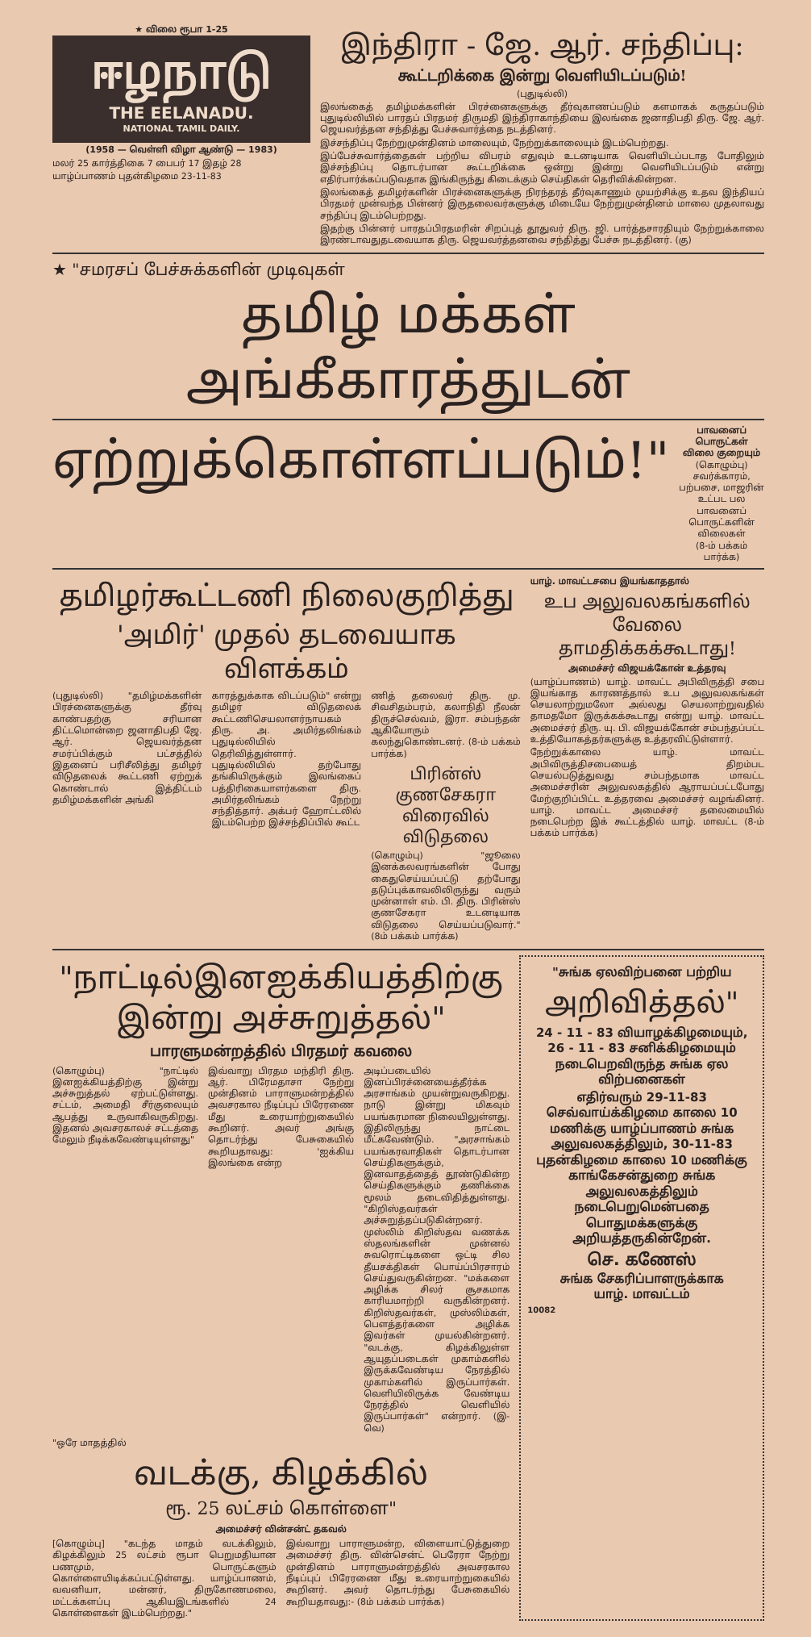★ விலை ரூபா 1-25
ஈழநாடு
THE EELANADU.
NATIONAL TAMIL DAILY.
(1958 — வெள்ளி விழா ஆண்டு — 1983)
மலர் 25 கார்த்திகை 7 பைபர் 17 இதழ் 28
யாழ்ப்பாணம் புதன்கிழமை 23-11-83
இந்திரா - ஜே. ஆர். சந்திப்பு:
கூட்டறிக்கை இன்று வெளியிடப்படும்!
(புதுடில்லி)
இலங்கைத் தமிழ்மக்களின் பிரச்னைகளுக்கு தீர்வுகாணப்படும் களமாகக் கருதப்படும் புதுடில்லியில் பாரதப் பிரதமர் திருமதி இந்திராகாந்தியை இலங்கை ஜனாதிபதி திரு. ஜே. ஆர். ஜெயவர்த்தன சந்தித்து பேச்சுவார்த்தை நடத்தினர்.
இச்சந்திப்பு நேற்றுமுன்தினம் மாலையும், நேற்றுக்காலையும் இடம்பெற்றது.
இப்பேச்சுவார்த்தைகள் பற்றிய விபரம் எதுவும் உடனடியாக வெளியிடப்படாத போதிலும் இச்சந்திப்பு தொடர்பான கூட்டறிக்கை ஒன்று இன்று வெளியிடப்படும் என்று எதிர்பார்க்கப்படுவதாக இங்கிருந்து கிடைக்கும் செய்திகள் தெரிவிக்கின்றன.
இலங்கைத் தமிழர்களின் பிரச்னைகளுக்கு நிரந்தரத் தீர்வுகாணும் முயற்சிக்கு உதவ இந்தியப் பிரதமர் முன்வந்த பின்னர் இருதலைவர்களுக்கு மிடையே நேற்றுமுன்தினம் மாலை முதலாவது சந்திப்பு இடம்பெற்றது.
இதற்கு பின்னர் பாரதப்பிரதமரின் சிறப்புத் தூதுவர் திரு. ஜி. பார்த்தசாரதியும் நேற்றுக்காலை இரண்டாவதுதடவையாக திரு. ஜெயவர்த்தனவை சந்தித்து பேச்சு நடத்தினர். (கு)
★ "சமரசப் பேச்சுக்களின் முடிவுகள்
தமிழ் மக்கள் அங்கீகாரத்துடன்
ஏற்றுக்கொள்ளப்படும்!"
பாவனைப் பொருட்கள் விலை குறையும்
(கொழும்பு)
சவர்க்காரம், பற்பசை, மாஜரின் உட்பட பல பாவனைப் பொருட்களின் விலைகள்
(8-ம் பக்கம் பார்க்க)
தமிழர்கூட்டணி நிலைகுறித்து
'அமிர்' முதல் தடவையாக விளக்கம்
(புதுடில்லி) "தமிழ்மக்களின் பிரச்னைகளுக்கு தீர்வு காண்பதற்கு சரியான திட்டமொன்றை ஜனாதிபதி ஜே. ஆர். ஜெயவர்த்தன சமர்ப்பிக்கும் பட்சத்தில் இதனைப் பரிசீலித்து தமிழர் விடுதலைக் கூட்டணி ஏற்றுக் கொண்டால் இத்திட்டம் தமிழ்மக்களின் அங்கி
காரத்துக்காக விடப்படும்" என்று தமிழர் விடுதலைக் கூட்டணிசெயலாளர்நாயகம் திரு. அ. அமிர்தலிங்கம் புதுடில்லியில் தெரிவித்துள்ளார்.
புதுடில்லியில் தற்போது தங்கியிருக்கும் இலங்கைப் பத்திரிகையாளர்களை திரு. அமிர்தலிங்கம் நேற்று சந்தித்தார். அக்பர் ஹோட்டலில் இடம்பெற்ற இச்சந்திப்பில் கூட்ட
ணித் தலைவர் திரு. மு. சிவசிதம்பரம், கலாநிதி நீலன் திருச்செல்வம், இரா. சம்பந்தன் ஆகியோரும் கலந்துகொண்டனர். (8-ம் பக்கம் பார்க்க)
பிரின்ஸ் குணசேகரா விரைவில் விடுதலை
(கொழும்பு) "ஜூலை இனக்கலவரங்களின் போது கைதுசெய்யப்பட்டு தற்போது தடுப்புக்காவலிலிருந்து வரும் முன்னாள் எம். பி. திரு. பிரின்ஸ் குணசேகரா உடனடியாக விடுதலை செய்யப்படுவார்." (8ம் பக்கம் பார்க்க)
யாழ். மாவட்டசபை இயங்காததால்
உப அலுவலகங்களில் வேலை தாமதிக்கக்கூடாது!
அமைச்சர் விஜயக்கோன் உத்தரவு
(யாழ்ப்பாணம்) யாழ். மாவட்ட அபிவிருத்தி சபை இயங்காத காரணத்தால் உப அலுவலகங்கள் செயலாற்றுமலோ அல்லது செயலாற்றுவதில் தாமதமோ இருக்கக்கூடாது என்று யாழ். மாவட்ட அமைச்சர் திரு. யு. பி. விஜயக்கோன் சம்பந்தப்பட்ட உத்தியோகத்தர்களுக்கு உத்தரவிட்டுள்ளார்.
நேற்றுக்காலை யாழ். மாவட்ட அபிவிருத்திசபையைத் திறம்பட செயல்படுத்துவது சம்பந்தமாக மாவட்ட அமைச்சரின் அலுவலகத்தில் ஆராயப்பட்டபோது மேற்குறிப்பிட்ட உத்தரவை அமைச்சர் வழங்கினர். யாழ். மாவட்ட அமைச்சர் தலைமையில் நடைபெற்ற இக் கூட்டத்தில் யாழ். மாவட்ட (8-ம் பக்கம் பார்க்க)
"நாட்டில்இனஐக்கியத்திற்கு இன்று அச்சுறுத்தல்"
பாரளுமன்றத்தில் பிரதமர் கவலை
(கொழும்பு) "நாட்டில் இனஐக்கியத்திற்கு இன்று அச்சுறுத்தல் ஏற்பட்டுள்ளது. சட்டம், அமைதி சீர்குலையும் ஆபத்து உருவாகிவருகிறது. இதனல் அவசரகாலச் சட்டத்தை மேலும் நீடிக்கவேண்டியுள்ளது"
இவ்வாறு பிரதம மந்திரி திரு. ஆர். பிரேமதாசா நேற்று முன்தினம் பாராளுமன்றத்தில் அவசரகால நீடிப்புப் பிரேரணை மீது உரையாற்றுகையில் கூறினர். அவர் அங்கு தொடர்ந்து பேசுகையில் கூறியதாவது: 'ஐக்கிய இலங்கை என்ற
அடிப்படையில் இனப்பிரச்னையைத்தீர்க்க அரசாங்கம் முயன்றுவருகிறது. நாடு இன்று மிகவும் பயங்கரமான நிலையிலுள்ளது. இதிலிருந்து நாட்டை மீட்கவேண்டும். "அரசாங்கம் பயங்கரவாதிகள் தொடர்பான செய்திகளுக்கும், இனவாதத்தைத் தூண்டுகின்ற செய்திகளுக்கும் தணிக்கை மூலம் தடைவிதித்துள்ளது. "கிறிஸ்தவர்கள் அச்சுறுத்தப்படுகின்றனர். முஸ்லிம் கிறிஸ்தவ வணக்க ஸ்தலங்களின் முன்னல் சுவரொட்டிகளை ஒட்டி சில தீயசக்திகள் பொய்ப்பிரசாரம் செய்துவருகின்றன. "மக்களை அழிக்க சிலர் சூசகமாக காரியமாற்றி வருகின்றனர். கிறிஸ்தவர்கள், முஸ்லிம்கள், பௌத்தர்களை அழிக்க இவர்கள் முயல்கின்றனர். "வடக்கு, கிழக்கிலுள்ள ஆயுதப்படைகள் முகாம்களில் இருக்கவேண்டிய நேரத்தில் முகாம்களில் இருப்பார்கள். வெளியிலிருக்க வேண்டிய நேரத்தில் வெளியில் இருப்பார்கள்" என்றார். (இ-வெ)
"ஒரே மாதத்தில்
வடக்கு, கிழக்கில்
ரூ. 25 லட்சம் கொள்ளை"
அமைச்சர் வின்சன்ட் தகவல்
[கொழும்பு] "கடந்த மாதம் வடக்கிலும், கிழக்கிலும் 25 லட்சம் ரூபா பெறுமதியான பணமும், பொருட்களும் கொள்ளையிடிக்கப்பட்டுள்ளது. யாழ்ப்பாணம், வவனியா, மன்னர், திருகோணமலை, மட்டக்களப்பு ஆகியஇடங்களில் 24 கொள்ளைகள் இடம்பெற்றது."
இவ்வாறு பாராளுமன்ற, விளையாட்டுத்துறை அமைச்சர் திரு. வின்சென்ட் பெரேரா நேற்று முன்தினம் பாராளுமன்றத்தில் அவசரகால நீடிப்புப் பிரேரணை மீது உரையாற்றுகையில் கூறினர். அவர் தொடர்ந்து பேசுகையில் கூறியதாவது:- (8ம் பக்கம் பார்க்க)
"சுங்க ஏலவிற்பனை பற்றிய
அறிவித்தல்"
24 - 11 - 83 வியாழக்கிழமையும், 26 - 11 - 83 சனிக்கிழமையும் நடைபெறவிருந்த சுங்க ஏல விற்பனைகள்
எதிர்வரும் 29-11-83 செவ்வாய்க்கிழமை காலை 10 மணிக்கு யாழ்ப்பாணம் சுங்க அலுவலகத்திலும், 30-11-83 புதன்கிழமை காலை 10 மணிக்கு காங்கேசன்துறை சுங்க அலுவலகத்திலும் நடைபெறுமென்பதை பொதுமக்களுக்கு அறியத்தருகின்றேன்.
செ. கணேஸ்
சுங்க சேகரிப்பாளருக்காக
யாழ். மாவட்டம்
10082